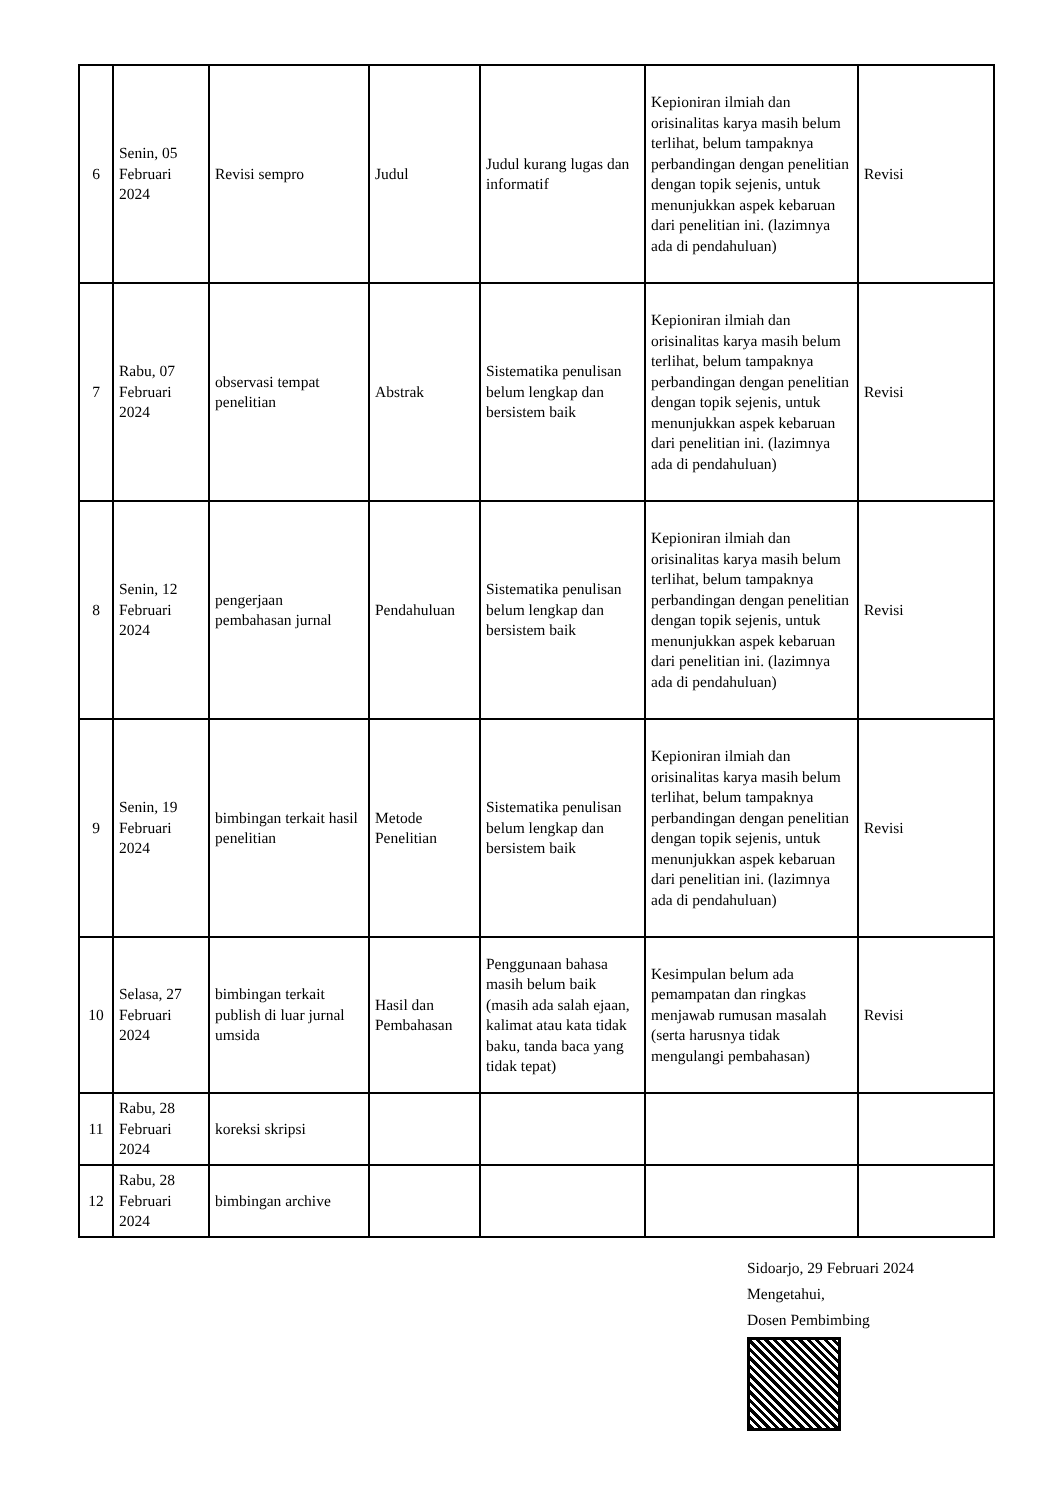| 6 | Senin, 05 Februari 2024 | Revisi sempro | Judul | Judul kurang lugas dan informatif | Kepioniran ilmiah dan orisinalitas karya masih belum terlihat, belum tampaknya perbandingan dengan penelitian dengan topik sejenis, untuk menunjukkan aspek kebaruan dari penelitian ini. (lazimnya ada di pendahuluan) | Revisi |
| 7 | Rabu, 07 Februari 2024 | observasi tempat penelitian | Abstrak | Sistematika penulisan belum lengkap dan bersistem baik | Kepioniran ilmiah dan orisinalitas karya masih belum terlihat, belum tampaknya perbandingan dengan penelitian dengan topik sejenis, untuk menunjukkan aspek kebaruan dari penelitian ini. (lazimnya ada di pendahuluan) | Revisi |
| 8 | Senin, 12 Februari 2024 | pengerjaan pembahasan jurnal | Pendahuluan | Sistematika penulisan belum lengkap dan bersistem baik | Kepioniran ilmiah dan orisinalitas karya masih belum terlihat, belum tampaknya perbandingan dengan penelitian dengan topik sejenis, untuk menunjukkan aspek kebaruan dari penelitian ini. (lazimnya ada di pendahuluan) | Revisi |
| 9 | Senin, 19 Februari 2024 | bimbingan terkait hasil penelitian | Metode Penelitian | Sistematika penulisan belum lengkap dan bersistem baik | Kepioniran ilmiah dan orisinalitas karya masih belum terlihat, belum tampaknya perbandingan dengan penelitian dengan topik sejenis, untuk menunjukkan aspek kebaruan dari penelitian ini. (lazimnya ada di pendahuluan) | Revisi |
| 10 | Selasa, 27 Februari 2024 | bimbingan terkait publish di luar jurnal umsida | Hasil dan Pembahasan | Penggunaan bahasa masih belum baik (masih ada salah ejaan, kalimat atau kata tidak baku, tanda baca yang tidak tepat) | Kesimpulan belum ada pemampatan dan ringkas menjawab rumusan masalah (serta harusnya tidak mengulangi pembahasan) | Revisi |
| 11 | Rabu, 28 Februari 2024 | koreksi skripsi | | | | |
| 12 | Rabu, 28 Februari 2024 | bimbingan archive | | | | |
Sidoarjo, 29 Februari 2024
Mengetahui,
Dosen Pembimbing